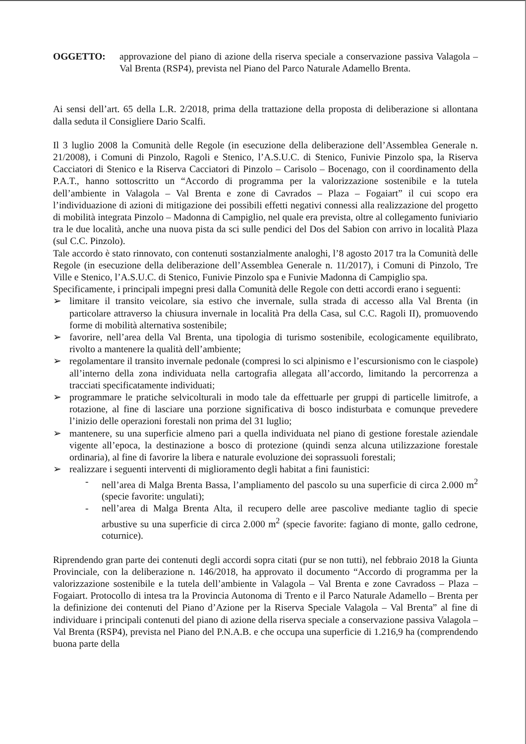OGGETTO: approvazione del piano di azione della riserva speciale a conservazione passiva Valagola – Val Brenta (RSP4), prevista nel Piano del Parco Naturale Adamello Brenta.
Ai sensi dell’art. 65 della L.R. 2/2018, prima della trattazione della proposta di deliberazione si allontana dalla seduta il Consigliere Dario Scalfi.
Il 3 luglio 2008 la Comunità delle Regole (in esecuzione della deliberazione dell’Assemblea Generale n. 21/2008), i Comuni di Pinzolo, Ragoli e Stenico, l’A.S.U.C. di Stenico, Funivie Pinzolo spa, la Riserva Cacciatori di Stenico e la Riserva Cacciatori di Pinzolo – Carisolo – Bocenago, con il coordinamento della P.A.T., hanno sottoscritto un “Accordo di programma per la valorizzazione sostenibile e la tutela dell’ambiente in Valagola – Val Brenta e zone di Cavrados – Plaza – Fogaiart” il cui scopo era l’individuazione di azioni di mitigazione dei possibili effetti negativi connessi alla realizzazione del progetto di mobilità integrata Pinzolo – Madonna di Campiglio, nel quale era prevista, oltre al collegamento funiviario tra le due località, anche una nuova pista da sci sulle pendici del Dos del Sabion con arrivo in località Plaza (sul C.C. Pinzolo).
Tale accordo è stato rinnovato, con contenuti sostanzialmente analoghi, l’8 agosto 2017 tra la Comunità delle Regole (in esecuzione della deliberazione dell’Assemblea Generale n. 11/2017), i Comuni di Pinzolo, Tre Ville e Stenico, l’A.S.U.C. di Stenico, Funivie Pinzolo spa e Funivie Madonna di Campiglio spa.
Specificamente, i principali impegni presi dalla Comunità delle Regole con detti accordi erano i seguenti:
➢ limitare il transito veicolare, sia estivo che invernale, sulla strada di accesso alla Val Brenta (in particolare attraverso la chiusura invernale in località Pra della Casa, sul C.C. Ragoli II), promuovendo forme di mobilità alternativa sostenibile;
➢ favorire, nell’area della Val Brenta, una tipologia di turismo sostenibile, ecologicamente equilibrato, rivolto a mantenere la qualità dell’ambiente;
➢ regolamentare il transito invernale pedonale (compresi lo sci alpinismo e l’escursionismo con le ciaspole) all’interno della zona individuata nella cartografia allegata all’accordo, limitando la percorrenza a tracciati specificatamente individuati;
➢ programmare le pratiche selvicolturali in modo tale da effettuarle per gruppi di particelle limitrofe, a rotazione, al fine di lasciare una porzione significativa di bosco indisturbata e comunque prevedere l’inizio delle operazioni forestali non prima del 31 luglio;
➢ mantenere, su una superficie almeno pari a quella individuata nel piano di gestione forestale aziendale vigente all’epoca, la destinazione a bosco di protezione (quindi senza alcuna utilizzazione forestale ordinaria), al fine di favorire la libera e naturale evoluzione dei soprassuoli forestali;
➢ realizzare i seguenti interventi di miglioramento degli habitat a fini faunistici:
- nell’area di Malga Brenta Bassa, l’ampliamento del pascolo su una superficie di circa 2.000 m<sup>2</sup> (specie favorite: ungulati);
- nell’area di Malga Brenta Alta, il recupero delle aree pascolive mediante taglio di specie arbustive su una superficie di circa 2.000 m<sup>2</sup> (specie favorite: fagiano di monte, gallo cedrone, coturnice).
Riprendendo gran parte dei contenuti degli accordi sopra citati (pur se non tutti), nel febbraio 2018 la Giunta Provinciale, con la deliberazione n. 146/2018, ha approvato il documento “Accordo di programma per la valorizzazione sostenibile e la tutela dell’ambiente in Valagola – Val Brenta e zone Cavradoss – Plaza – Fogaiart. Protocollo di intesa tra la Provincia Autonoma di Trento e il Parco Naturale Adamello – Brenta per la definizione dei contenuti del Piano d’Azione per la Riserva Speciale Valagola – Val Brenta” al fine di individuare i principali contenuti del piano di azione della riserva speciale a conservazione passiva Valagola – Val Brenta (RSP4), prevista nel Piano del P.N.A.B. e che occupa una superficie di 1.216,9 ha (comprendendo buona parte della